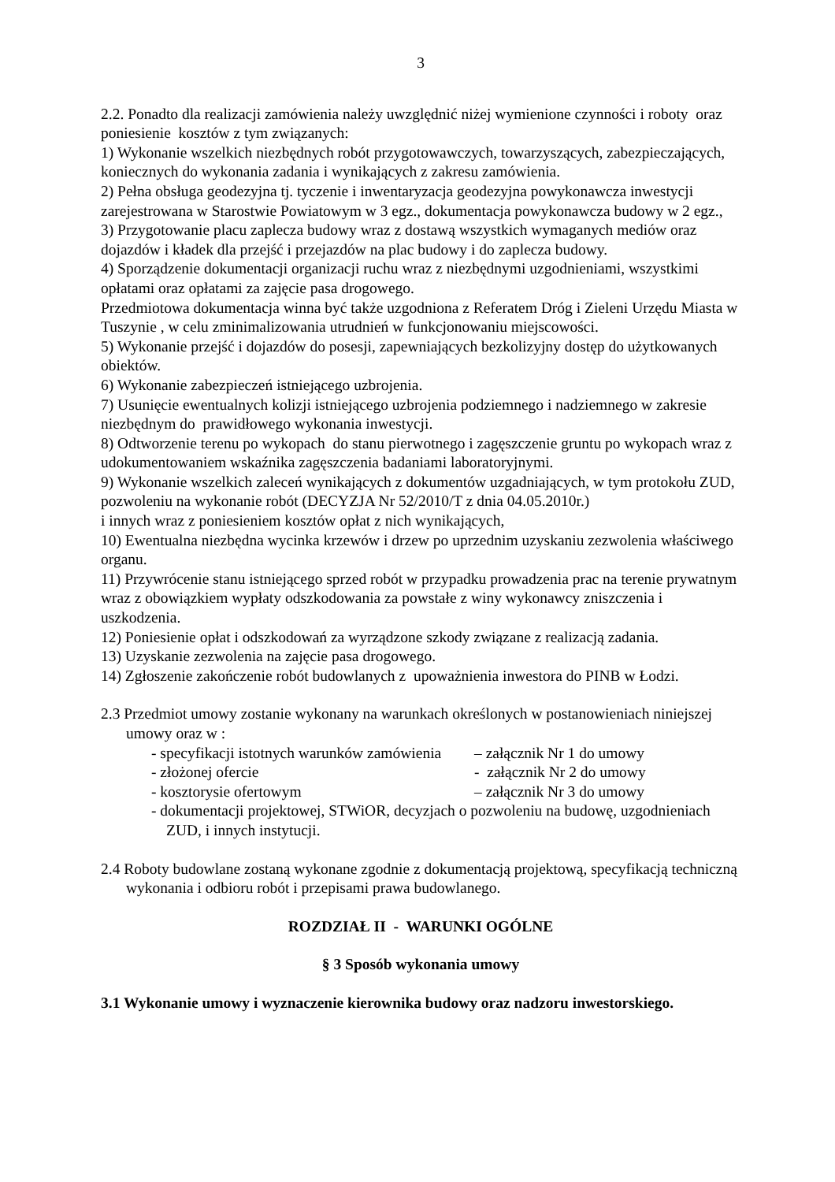3
2.2. Ponadto dla realizacji zamówienia należy uwzględnić niżej wymienione czynności i roboty oraz poniesienie kosztów z tym związanych:
1) Wykonanie wszelkich niezbędnych robót przygotowawczych, towarzyszących, zabezpieczających, koniecznych do wykonania zadania i wynikających z zakresu zamówienia.
2) Pełna obsługa geodezyjna tj. tyczenie i inwentaryzacja geodezyjna powykonawcza inwestycji zarejestrowana w Starostwie Powiatowym w 3 egz., dokumentacja powykonawcza budowy w 2 egz.,
3) Przygotowanie placu zaplecza budowy wraz z dostawą wszystkich wymaganych mediów oraz dojazdów i kładek dla przejść i przejazdów na plac budowy i do zaplecza budowy.
4) Sporządzenie dokumentacji organizacji ruchu wraz z niezbędnymi uzgodnieniami, wszystkimi opłatami oraz opłatami za zajęcie pasa drogowego.
Przedmiotowa dokumentacja winna być także uzgodniona z Referatem Dróg i Zieleni Urzędu Miasta w Tuszynie , w celu zminimalizowania utrudnień w funkcjonowaniu miejscowości.
5) Wykonanie przejść i dojazdów do posesji, zapewniających bezkolizyjny dostęp do użytkowanych obiektów.
6) Wykonanie zabezpieczeń istniejącego uzbrojenia.
7) Usunięcie ewentualnych kolizji istniejącego uzbrojenia podziemnego i nadziemnego w zakresie niezbędnym do prawidłowego wykonania inwestycji.
8) Odtworzenie terenu po wykopach do stanu pierwotnego i zagęszczenie gruntu po wykopach wraz z udokumentowaniem wskaźnika zagęszczenia badaniami laboratoryjnymi.
9) Wykonanie wszelkich zaleceń wynikających z dokumentów uzgadniających, w tym protokołu ZUD, pozwoleniu na wykonanie robót (DECYZJA Nr 52/2010/T z dnia 04.05.2010r.)
i innych wraz z poniesieniem kosztów opłat z nich wynikających,
10) Ewentualna niezbędna wycinka krzewów i drzew po uprzednim uzyskaniu zezwolenia właściwego organu.
11) Przywrócenie stanu istniejącego sprzed robót w przypadku prowadzenia prac na terenie prywatnym wraz z obowiązkiem wypłaty odszkodowania za powstałe z winy wykonawcy zniszczenia i uszkodzenia.
12) Poniesienie opłat i odszkodowań za wyrządzone szkody związane z realizacją zadania.
13) Uzyskanie zezwolenia na zajęcie pasa drogowego.
14) Zgłoszenie zakończenie robót budowlanych z upoważnienia inwestora do PINB w Łodzi.
2.3 Przedmiot umowy zostanie wykonany na warunkach określonych w postanowieniach niniejszej umowy oraz w :
- specyfikacji istotnych warunków zamówienia – załącznik Nr 1 do umowy
- złożonej ofercie - załącznik Nr 2 do umowy
- kosztorysie ofertowym – załącznik Nr 3 do umowy
- dokumentacji projektowej, STWiOR, decyzjach o pozwoleniu na budowę, uzgodnieniach ZUD, i innych instytucji.
2.4 Roboty budowlane zostaną wykonane zgodnie z dokumentacją projektową, specyfikacją techniczną wykonania i odbioru robót i przepisami prawa budowlanego.
ROZDZIAŁ II - WARUNKI OGÓLNE
§ 3 Sposób wykonania umowy
3.1 Wykonanie umowy i wyznaczenie kierownika budowy oraz nadzoru inwestorskiego.